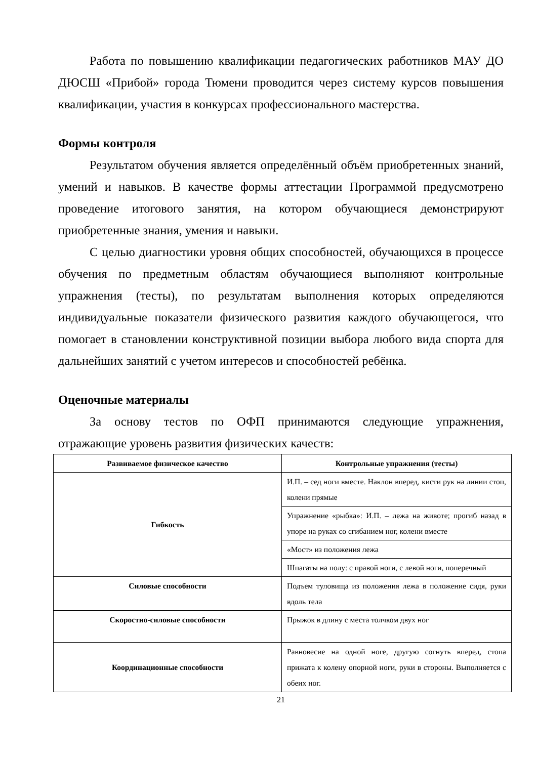Работа по повышению квалификации педагогических работников МАУ ДО ДЮСШ «Прибой» города Тюмени проводится через систему курсов повышения квалификации, участия в конкурсах профессионального мастерства.
Формы контроля
Результатом обучения является определённый объём приобретенных знаний, умений и навыков. В качестве формы аттестации Программой предусмотрено проведение итогового занятия, на котором обучающиеся демонстрируют приобретенные знания, умения и навыки.
С целью диагностики уровня общих способностей, обучающихся в процессе обучения по предметным областям обучающиеся выполняют контрольные упражнения (тесты), по результатам выполнения которых определяются индивидуальные показатели физического развития каждого обучающегося, что помогает в становлении конструктивной позиции выбора любого вида спорта для дальнейших занятий с учетом интересов и способностей ребёнка.
Оценочные материалы
За основу тестов по ОФП принимаются следующие упражнения, отражающие уровень развития физических качеств:
| Развиваемое физическое качество | Контрольные упражнения (тесты) |
| --- | --- |
| Гибкость | И.П. – сед ноги вместе. Наклон вперед, кисти рук на линии стоп, колени прямые |
| | Упражнение «рыбка»: И.П. – лежа на животе; прогиб назад в упоре на руках со сгибанием ног, колени вместе |
| | «Мост» из положения лежа |
| | Шпагаты на полу: с правой ноги, с левой ноги, поперечный |
| Силовые способности | Подъем туловища из положения лежа в положение сидя, руки вдоль тела |
| Скоростно-силовые способности | Прыжок в длину с места толчком двух ног |
| Координационные способности | Равновесие на одной ноге, другую согнуть вперед, стопа прижата к колену опорной ноги, руки в стороны. Выполняется с обеих ног. |
21